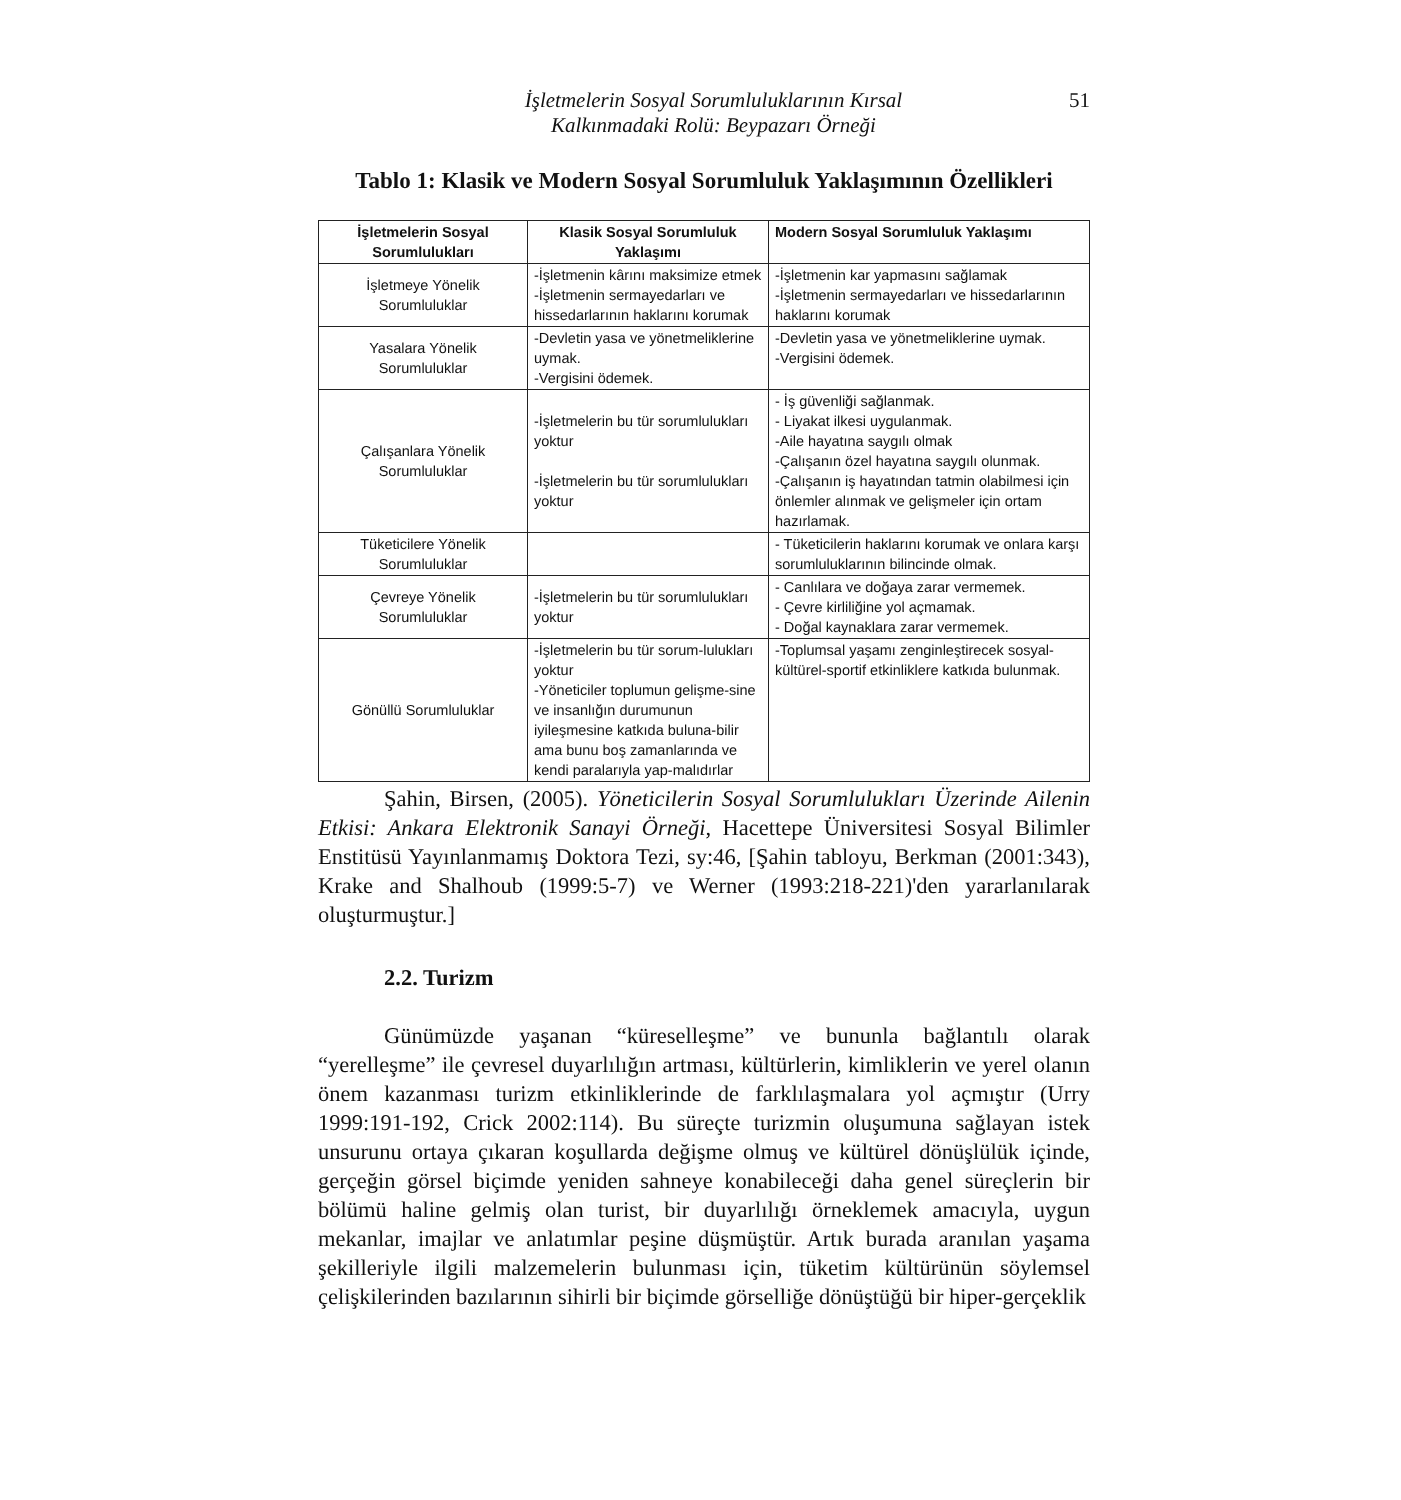İşletmelerin Sosyal Sorumluluklarının Kırsal
Kalkınmadaki Rolü: Beypazarı Örneği
51
Tablo 1: Klasik ve Modern Sosyal Sorumluluk Yaklaşımının Özellikleri
| İşletmelerin Sosyal Sorumlulukları | Klasik Sosyal Sorumluluk Yaklaşımı | Modern Sosyal Sorumluluk Yaklaşımı |
| --- | --- | --- |
| İşletmeye Yönelik Sorumluluklar | -İşletmenin kârını maksimize etmek -İşletmenin sermayedarları ve hissedarlarının haklarını korumak | -İşletmenin kar yapmasını sağlamak -İşletmenin sermayedarları ve hissedarlarının haklarını korumak |
| Yasalara Yönelik Sorumluluklar | -Devletin yasa ve yönetmeliklerine uymak. -Vergisini ödemek. | -Devletin yasa ve yönetmeliklerine uymak. -Vergisini ödemek. |
| Çalışanlara Yönelik Sorumluluklar | -İşletmelerin bu tür sorumlulukları yoktur -İşletmelerin bu tür sorumlulukları yoktur | - İş güvenliği sağlanmak. - Liyakat ilkesi uygulanmak. -Aile hayatına saygılı olmak -Çalışanın özel hayatına saygılı olunmak. -Çalışanın iş hayatından tatmin olabilmesi için önlemler alınmak ve gelişmeler için ortam hazırlamak. |
| Tüketicilere Yönelik Sorumluluklar | | - Tüketicilerin haklarını korumak ve onlara karşı sorumluluklarının bilincinde olmak. |
| Çevreye Yönelik Sorumluluklar | -İşletmelerin bu tür sorumlulukları yoktur | - Canlılara ve doğaya zarar vermemek. - Çevre kirliliğine yol açmamak. - Doğal kaynaklara zarar vermemek. |
| Gönüllü Sorumluluklar | -İşletmelerin bu tür sorum-lulukları yoktur -Yöneticiler toplumun gelişme-sine ve insanlığın durumunun iyileşmesine katkıda buluna-bilir ama bunu boş zamanlarında ve kendi paralarıyla yap-malıdırlar | -Toplumsal yaşamı zenginleştirecek sosyal-kültürel-sportif etkinliklere katkıda bulunmak. |
Şahin, Birsen, (2005). Yöneticilerin Sosyal Sorumlulukları Üzerinde Ailenin Etkisi: Ankara Elektronik Sanayi Örneği, Hacettepe Üniversitesi Sosyal Bilimler Enstitüsü Yayınlanmamış Doktora Tezi, sy:46, [Şahin tabloyu, Berkman (2001:343), Krake and Shalhoub (1999:5-7) ve Werner (1993:218-221)'den yararlanılarak oluşturmuştur.]
2.2. Turizm
Günümüzde yaşanan “küreselleşme” ve bununla bağlantılı olarak “yerelleşme” ile çevresel duyarlılığın artması, kültürlerin, kimliklerin ve yerel olanın önem kazanması turizm etkinliklerinde de farklılaşmalara yol açmıştır (Urry 1999:191-192, Crick 2002:114). Bu süreçte turizmin oluşumuna sağlayan istek unsurunu ortaya çıkaran koşullarda değişme olmuş ve kültürel dönüşlülük içinde, gerçeğin görsel biçimde yeniden sahneye konabileceği daha genel süreçlerin bir bölümü haline gelmiş olan turist, bir duyarlılığı örneklemek amacıyla, uygun mekanlar, imajlar ve anlatımlar peşine düşmüştür. Artık burada aranılan yaşama şekilleriyle ilgili malzemelerin bulunması için, tüketim kültürünün söylemsel çelişkilerinden bazılarının sihirli bir biçimde görselliğe dönüştüğü bir hiper-gerçeklik